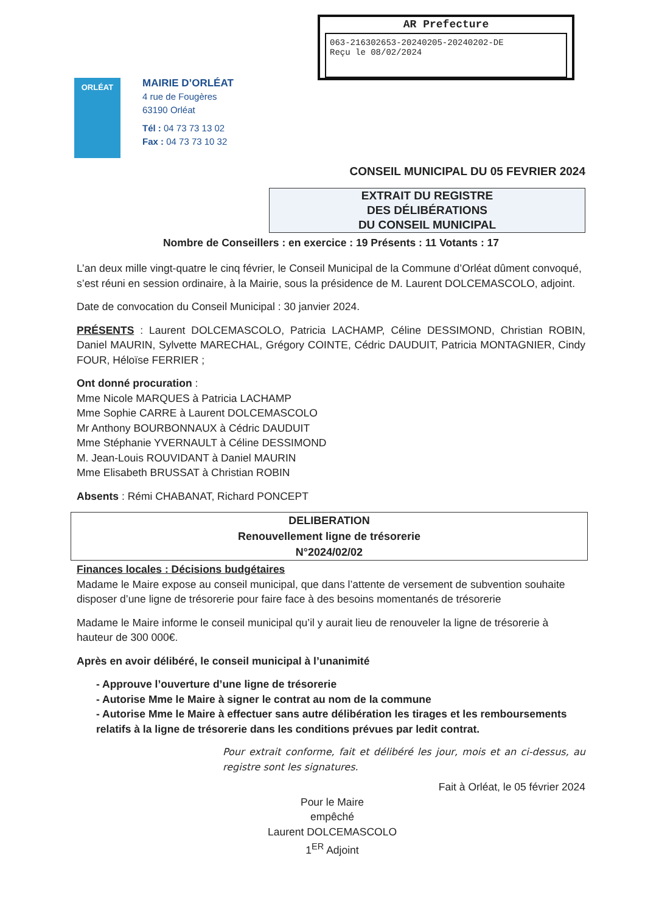AR Prefecture
063-216302653-20240205-20240202-DE
Reçu le 08/02/2024
ORLÉAT
MAIRIE D’ORLÉAT
4 rue de Fougères
63190 Orléat
Tél : 04 73 73 13 02
Fax : 04 73 73 10 32
CONSEIL MUNICIPAL DU 05 FEVRIER 2024
EXTRAIT DU REGISTRE
DES DÉLIBÉRATIONS
DU CONSEIL MUNICIPAL
Nombre de Conseillers : en exercice : 19 Présents : 11 Votants : 17
L’an deux mille vingt-quatre le cinq février, le Conseil Municipal de la Commune d’Orléat dûment convoqué, s’est réuni en session ordinaire, à la Mairie, sous la présidence de M. Laurent DOLCEMASCOLO, adjoint.
Date de convocation du Conseil Municipal : 30 janvier 2024.
PRÉSENTS : Laurent DOLCEMASCOLO, Patricia LACHAMP, Céline DESSIMOND, Christian ROBIN, Daniel MAURIN, Sylvette MARECHAL, Grégory COINTE, Cédric DAUDUIT, Patricia MONTAGNIER, Cindy FOUR, Héloïse FERRIER ;
Ont donné procuration :
Mme Nicole MARQUES à Patricia LACHAMP
Mme Sophie CARRE à Laurent DOLCEMASCOLO
Mr Anthony BOURBONNAUX à Cédric DAUDUIT
Mme Stéphanie YVERNAULT à Céline DESSIMOND
M. Jean-Louis ROUVIDANT à Daniel MAURIN
Mme Elisabeth BRUSSAT à Christian ROBIN
Absents : Rémi CHABANAT, Richard PONCEPT
DELIBERATION
Renouvellement ligne de trésorerie
N°2024/02/02
Finances locales : Décisions budgétaires
Madame le Maire expose au conseil municipal, que dans l’attente de versement de subvention souhaite disposer d’une ligne de trésorerie pour faire face à des besoins momentanés de trésorerie
Madame le Maire informe le conseil municipal qu’il y aurait lieu de renouveler la ligne de trésorerie à hauteur de 300 000€.
Après en avoir délibéré, le conseil municipal à l’unanimité
- Approuve l’ouverture d’une ligne de trésorerie
- Autorise Mme le Maire à signer le contrat au nom de la commune
- Autorise Mme le Maire à effectuer sans autre délibération les tirages et les remboursements relatifs à la ligne de trésorerie dans les conditions prévues par ledit contrat.
Pour extrait conforme, fait et délibéré les jour, mois et an ci-dessus, au registre sont les signatures.
Fait à Orléat, le 05 février 2024
Pour le Maire
empêché
Laurent DOLCEMASCOLO
1<sup>ER</sup> Adjoint